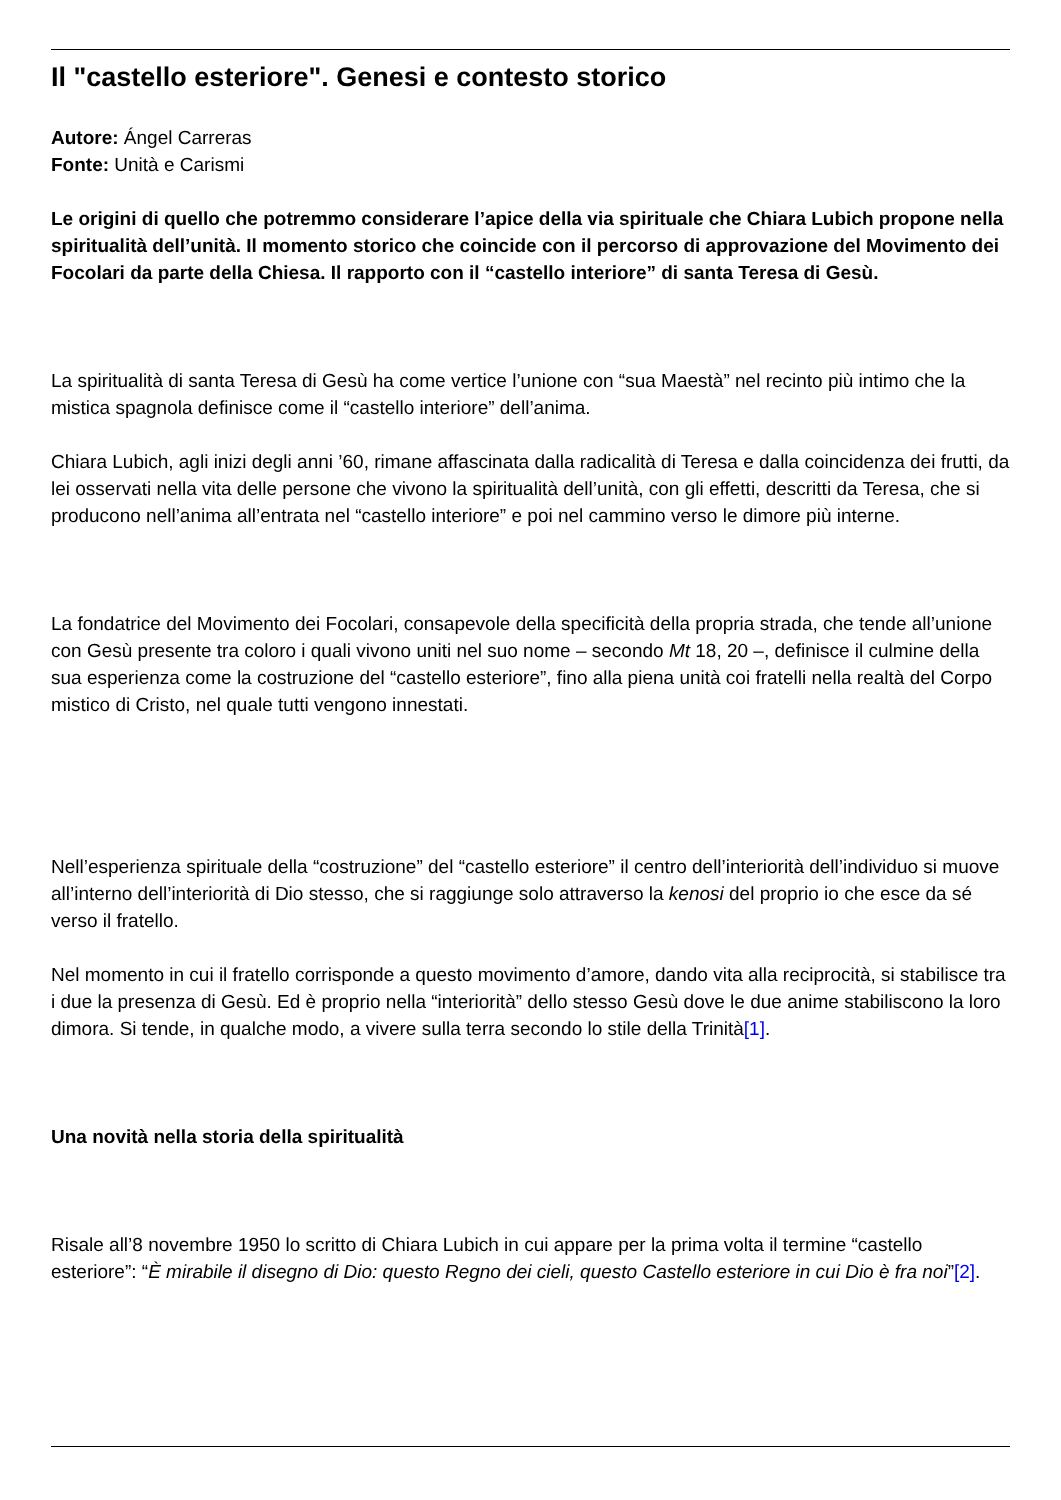Il "castello esteriore". Genesi e contesto storico
Autore: Ángel Carreras
Fonte: Unità e Carismi
Le origini di quello che potremmo considerare l’apice della via spirituale che Chiara Lubich propone nella spiritualità dell’unità. Il momento storico che coincide con il percorso di approvazione del Movimento dei Focolari da parte della Chiesa. Il rapporto con il “castello interiore” di santa Teresa di Gesù.
La spiritualità di santa Teresa di Gesù ha come vertice l’unione con “sua Maestà” nel recinto più intimo che la mistica spagnola definisce come il “castello interiore” dell’anima.
Chiara Lubich, agli inizi degli anni ’60, rimane affascinata dalla radicalità di Teresa e dalla coincidenza dei frutti, da lei osservati nella vita delle persone che vivono la spiritualità dell’unità, con gli effetti, descritti da Teresa, che si producono nell’anima all’entrata nel “castello interiore” e poi nel cammino verso le dimore più interne.
La fondatrice del Movimento dei Focolari, consapevole della specificità della propria strada, che tende all’unione con Gesù presente tra coloro i quali vivono uniti nel suo nome – secondo Mt 18, 20 –, definisce il culmine della sua esperienza come la costruzione del “castello esteriore”, fino alla piena unità coi fratelli nella realtà del Corpo mistico di Cristo, nel quale tutti vengono innestati.
Nell’esperienza spirituale della “costruzione” del “castello esteriore” il centro dell’interiorità dell’individuo si muove all’interno dell’interiorità di Dio stesso, che si raggiunge solo attraverso la kenosi del proprio io che esce da sé verso il fratello.
Nel momento in cui il fratello corrisponde a questo movimento d’amore, dando vita alla reciprocità, si stabilisce tra i due la presenza di Gesù. Ed è proprio nella “interiorità” dello stesso Gesù dove le due anime stabiliscono la loro dimora. Si tende, in qualche modo, a vivere sulla terra secondo lo stile della Trinità[1].
Una novità nella storia della spiritualità
Risale all’8 novembre 1950 lo scritto di Chiara Lubich in cui appare per la prima volta il termine “castello esteriore”: “È mirabile il disegno di Dio: questo Regno dei cieli, questo Castello esteriore in cui Dio è fra noi”[2].